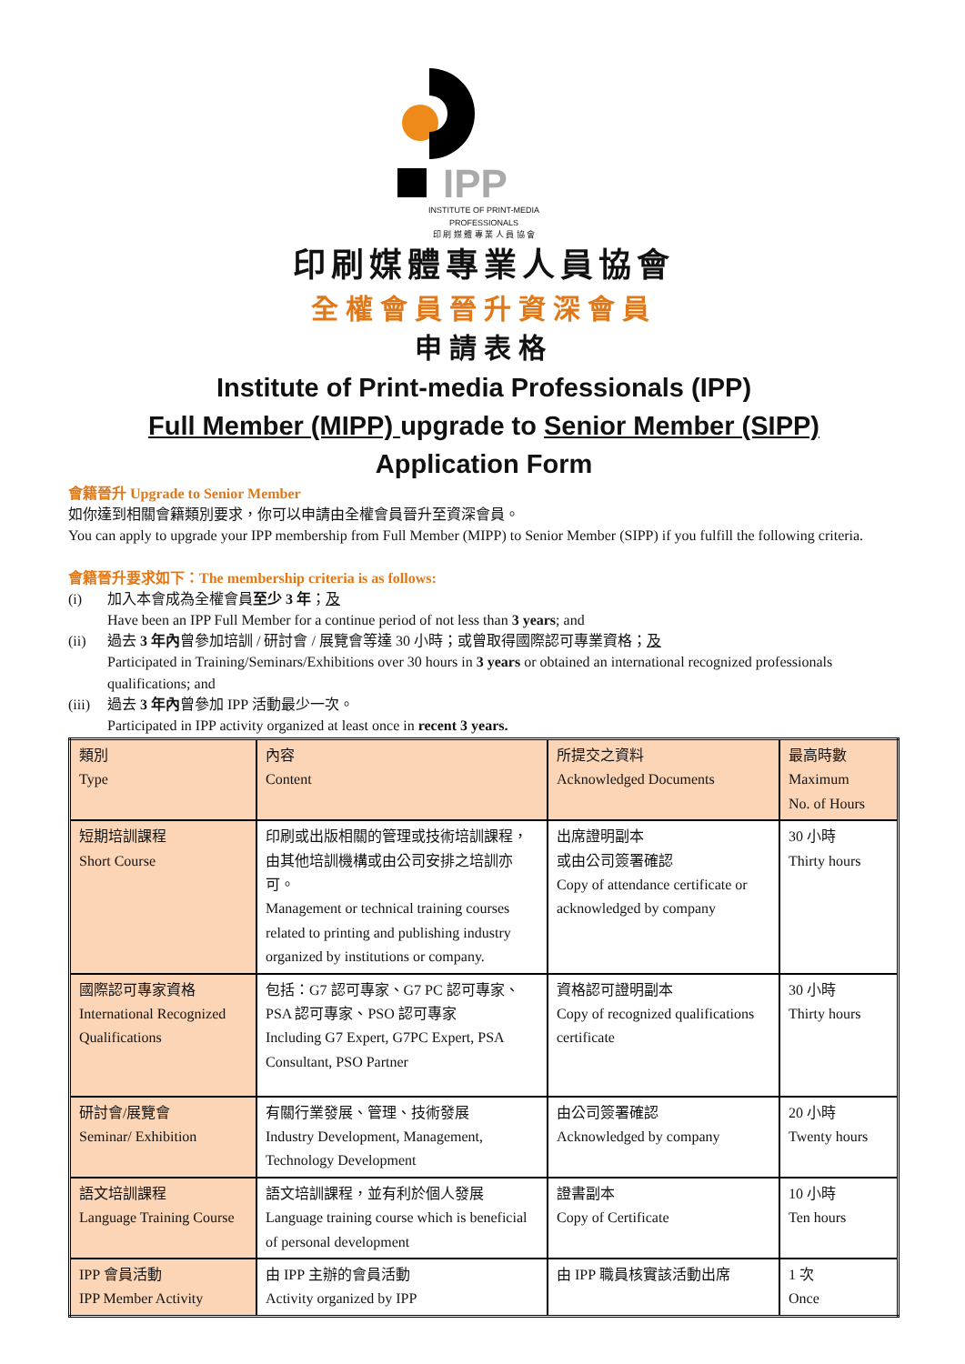IPP
INSTITUTE OF PRINT-MEDIA PROFESSIONALS
印 刷 媒 體 專 業 人 員 協 會
印刷媒體專業人員協會
全權會員晉升資深會員
申請表格
Institute of Print-media Professionals (IPP)
Full Member (MIPP) upgrade to Senior Member (SIPP)
Application Form
會籍晉升 Upgrade to Senior Member
如你達到相關會籍類別要求，你可以申請由全權會員晉升至資深會員。
You can apply to upgrade your IPP membership from Full Member (MIPP) to Senior Member (SIPP) if you fulfill the following criteria.
會籍晉升要求如下：The membership criteria is as follows:
(i) 加入本會成為全權會員至少 3 年；及
Have been an IPP Full Member for a continue period of not less than 3 years; and
(ii) 過去 3 年內曾參加培訓 / 研討會 / 展覽會等達 30 小時；或曾取得國際認可專業資格；及
Participated in Training/Seminars/Exhibitions over 30 hours in 3 years or obtained an international recognized professionals qualifications; and
(iii)
過去 3 年內曾參加 IPP 活動最少一次。
Participated in IPP activity organized at least once in recent 3 years.
| 類別 Type | 內容 Content | 所提交之資料 Acknowledged Documents | 最高時數 Maximum No. of Hours |
| 短期培訓課程 Short Course | 印刷或出版相關的管理或技術培訓課程，由其他培訓機構或由公司安排之培訓亦可。 Management or technical training courses related to printing and publishing industry organized by institutions or company. | 出席證明副本 或由公司簽署確認 Copy of attendance certificate or acknowledged by company | 30 小時 Thirty hours |
| 國際認可專家資格 International Recognized Qualifications | 包括：G7 認可專家、G7 PC 認可專家、PSA 認可專家、PSO 認可專家 Including G7 Expert, G7PC Expert, PSA Consultant, PSO Partner | 資格認可證明副本 Copy of recognized qualifications certificate | 30 小時 Thirty hours |
| 研討會/展覽會 Seminar/ Exhibition | 有關行業發展、管理、技術發展 Industry Development, Management, Technology Development | 由公司簽署確認 Acknowledged by company | 20 小時 Twenty hours |
| 語文培訓課程 Language Training Course | 語文培訓課程，並有利於個人發展 Language training course which is beneficial of personal development | 證書副本 Copy of Certificate | 10 小時 Ten hours |
| IPP 會員活動 IPP Member Activity | 由 IPP 主辦的會員活動 Activity organized by IPP | 由 IPP 職員核實該活動出席 | 1 次 Once |